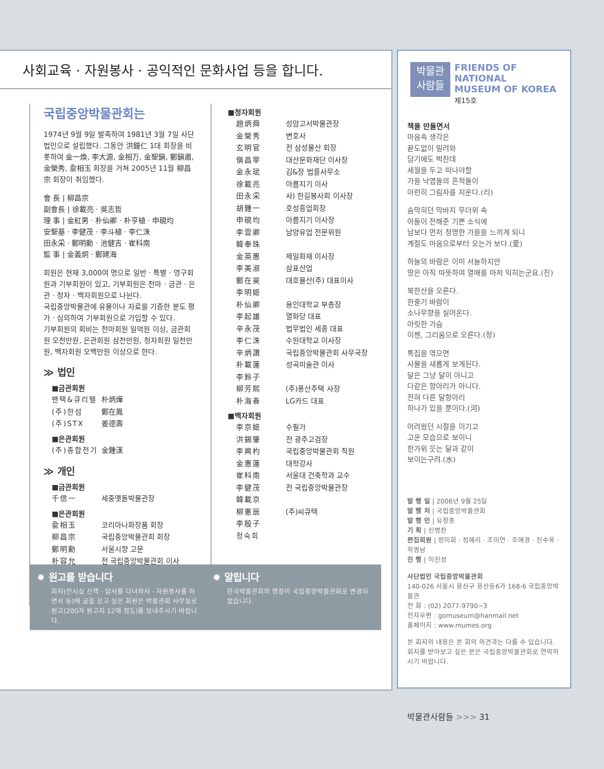사회교육 · 자원봉사 · 공익적인 문화사업 등을 합니다.
국립중앙박물관회는
1974년 9월 9일 발족하여 1981년 3월 7일 사단법인으로 설립했다. 그동안 洪鐘仁 1대 회장을 비롯하여 金一煥, 李大源, 金相万, 金聖鎭, 鄭鎭肅, 金榮秀, 兪相玉 회장을 거쳐 2005년 11월 柳昌宗 회장이 취임했다.
會 長 | 柳昌宗
副會長 | 徐載亮 · 吳志哲
理 事 | 金紅男 · 朴仙卿 · 朴亨植 · 申硯均
安聖基 · 李健茂 · 李斗植 · 李仁洙
田永采 · 鄭明勳 · 池健吉 · 崔科南
監 事 | 金義炯 · 鄭建海
회원은 현재 3,000여 명으로 일반 · 특별 · 영구회원과 기부회원이 있고, 기부회원은 천마 · 금관 · 은관 · 청자 · 백자회원으로 나뉜다.
국립중앙박물관에 유물이나 자료를 기증한 분도 평가 · 심의하여 기부회원으로 가입할 수 있다.
기부회원의 회비는 천마회원 일억원 이상, 금관회원 오천만원, 은관회원 삼천만원, 청자회원 일천만원, 백자회원 오백만원 이상으로 한다.
≫ 법인
■금관회원
팬택&큐리텔 朴炳燁
(주)한섬 鄭在鳳
(주)STX 姜德壽
■은관회원
(주)종합전기 金鍾漢
≫ 개인
■금관회원
千信一 세중옛돌박물관장
■은관회원
兪相玉 코리아나화장품 회장
柳昌宗 국립중앙박물관회 회장
鄭明勳 서울시향 고문
朴容允 전 국립중앙박물관회 이사
■청자회원
趙炳舜 성암고서박물관장
金榮秀 변호사
玄明官 전 삼성물산 회장
愼昌宰 대산문화재단 이사장
金永珷 김&장 법률사무소
徐載亮 아름지기 이사
田永采 사) 한길봉사회 이사장
胡鍾一 호성흥업회장
申硯均 아름지기 이사장
李雲卿 남양유업 전문위원
韓奉珠
金英惠 제일화재 이사장
李美淑 삼표산업
鄭在昊 대호물산(주) 대표이사
李明姬
朴仙卿 용인대학교 부총장
李起雄 열화당 대표
辛永茂 법무법인 세종 대표
李仁洙 수원대학교 이사장
辛炳讚 국립중앙박물관회 사무국장
朴載蓮 성곡미술관 이사
李鈴子
柳芳熙 (주)풍산주택 사장
朴海春 LG카드 대표
■백자회원
李京姬 수필가
洪錫肇 전 광주고검장
李興杓 국립중앙박물관회 직원
金惠蓮 대학강사
崔科南 서울대 건축학과 교수
李健茂 전 국립중앙박물관장
韓載京
柳憲辰 (주)씨큐텍
李殷子
정숙희
✹ 원고를 받습니다
회지(전시실 산책 · 답사를 다녀와서 · 자원봉사를 하면서 등)에 글을 싣고 싶은 회원은 박물관회 사무실로 원고(200자 원고지 12매 정도)를 보내주시기 바랍니다.
✹ 알립니다
한국박물관회의 명칭이 국립중앙박물관회로 변경되었습니다.
박물관
사람들
FRIENDS OF NATIONAL
MUSEUM OF KOREA
제15호
책을 만들면서
마음속 생각은
끝도없이 밀려와
담기에도 벅찬데
세월을 두고 떠나야할
가을 낙엽들의 흔적들이
아련히 그림자를 지운다.(리)
숨막히던 막바지 무더위 속
아들이 전해준 기쁜 소식에
남보다 먼저 청명한 가을을 느끼게 되니
계절도 마음으로부터 오는가 보다.(愛)
하늘의 바람은 이미 서늘하지만
땅은 아직 따뜻하여 열매를 마저 익히는군요.(진)
북한산을 오른다.
한줄기 바람이
소나무향을 실어온다.
아릿한 가슴
이젠, 그리움으로 오른다.(정)
특집을 엮으면
사물을 새롭게 보게된다.
달은 그냥 달이 아니고
다같은 항아리가 아니다.
전혀 다른 달항아리
하나가 있을 뿐이다.(河)
어려웠던 시절을 이기고
고운 모습으로 보이니
한가위 웃는 달과 같이
보이는구려.(水)
발 행 일 | 2006년 9월 25일
발 행 처 | 국립중앙박물관회
발 행 인 | 유창종
기 획 | 신병찬
편집회원 | 정미희 · 정혜리 · 조미연 · 조애경 · 진수옥 · 하영남
진 행 | 이진성
사단법인 국립중앙박물관회
140-026 서울시 용산구 용산동6가 168-6 국립중앙박물관
전 화 : (02) 2077-9790~3
전자우편 : gomuseum@hanmail.net
홈페이지 : www.mumes.org
본 회지의 내용은 본 회의 의견과는 다를 수 있습니다.
회지를 받아보고 싶은 분은 국립중앙박물관회로 연락하시기 바랍니다.
박물관사람들 >>> 31